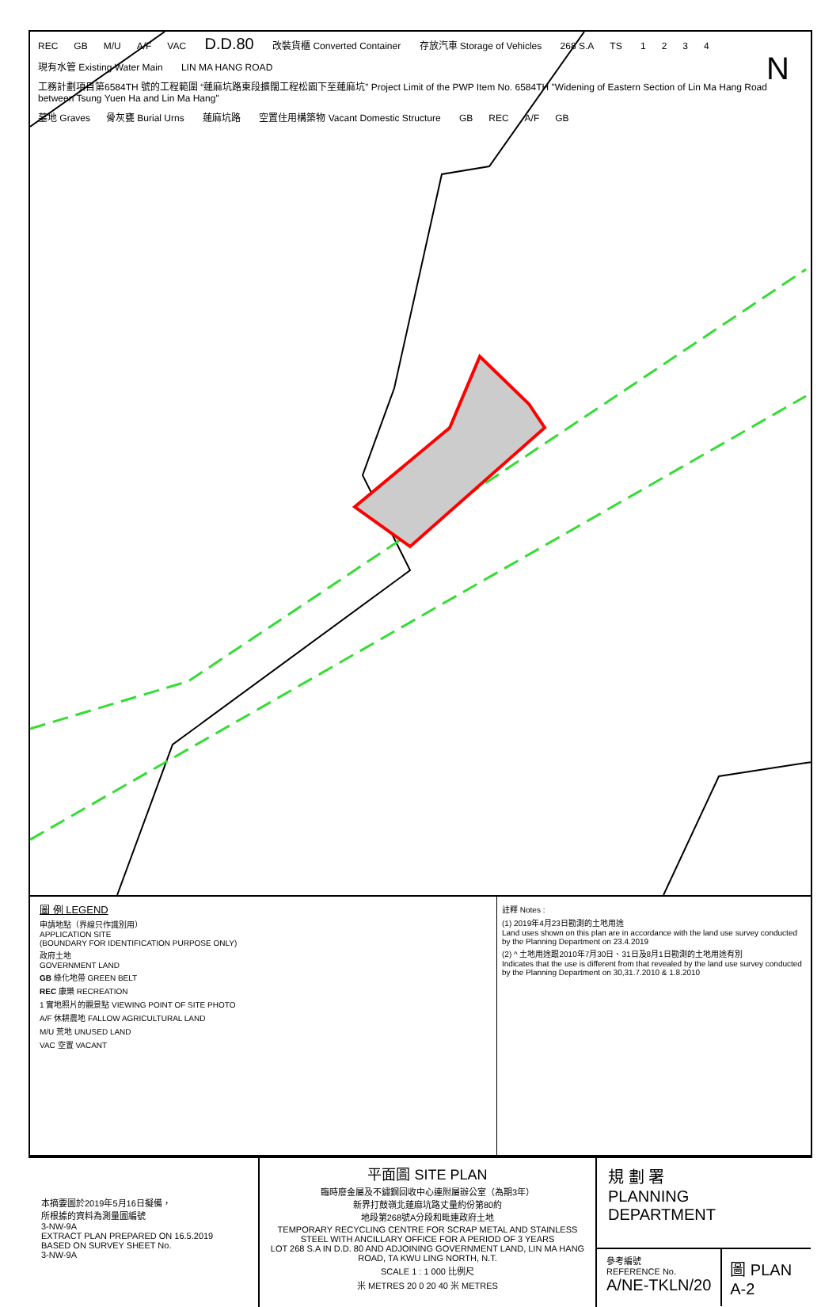N
REC GB M/U A/F VAC D.D.80 改裝貨櫃 Converted Container 存放汽車 Storage of Vehicles 268 S.A TS 1234 現有水管 Existing Water Main LIN MA HANG ROAD 工務計劃項目第6584TH 號的工程範圍 “蓮麻坑路東段擴闊工程松園下至蓮麻坑” Project Limit of the PWP Item No. 6584TH "Widening of Eastern Section of Lin Ma Hang Road between Tsung Yuen Ha and Lin Ma Hang" 墓地 Graves 骨灰甕 Burial Urns 蓮麻坑路 空置住用構築物 Vacant Domestic Structure GB REC A/F GB
圖 例 LEGEND
申請地點（界線只作識別用）
APPLICATION SITE
(BOUNDARY FOR IDENTIFICATION PURPOSE ONLY)
政府土地
GOVERNMENT LAND
GB 綠化地帶 GREEN BELT
REC 康樂 RECREATION
1 實地照片的觀景點 VIEWING POINT OF SITE PHOTO
A/F 休耕農地 FALLOW AGRICULTURAL LAND
M/U 荒地 UNUSED LAND
VAC 空置 VACANT
註釋 Notes :
(1) 2019年4月23日勘測的土地用途
Land uses shown on this plan are in accordance with the land use survey conducted by the Planning Department on 23.4.2019
(2) ^ 土地用途跟2010年7月30日、31日及8月1日勘測的土地用途有別
Indicates that the use is different from that revealed by the land use survey conducted by the Planning Department on 30,31.7.2010 & 1.8.2010
本摘要圖於2019年5月16日擬備，
所根據的資料為測量圖編號
3-NW-9A
EXTRACT PLAN PREPARED ON 16.5.2019
BASED ON SURVEY SHEET No.
3-NW-9A
平面圖 SITE PLAN
臨時廢金屬及不鏽鋼回收中心連附屬辦公室（為期3年）
新界打鼓嶺北蓮麻坑路丈量約份第80約
地段第268號A分段和毗連政府土地
TEMPORARY RECYCLING CENTRE FOR SCRAP METAL AND STAINLESS STEEL WITH ANCILLARY OFFICE FOR A PERIOD OF 3 YEARS
LOT 268 S.A IN D.D. 80 AND ADJOINING GOVERNMENT LAND, LIN MA HANG ROAD, TA KWU LING NORTH, N.T.
SCALE 1 : 1 000 比例尺
米 METRES 20 0 20 40 米 METRES
規 劃 署
PLANNING
DEPARTMENT
參考編號
REFERENCE No.
A/NE-TKLN/20
圖 PLAN
A-2